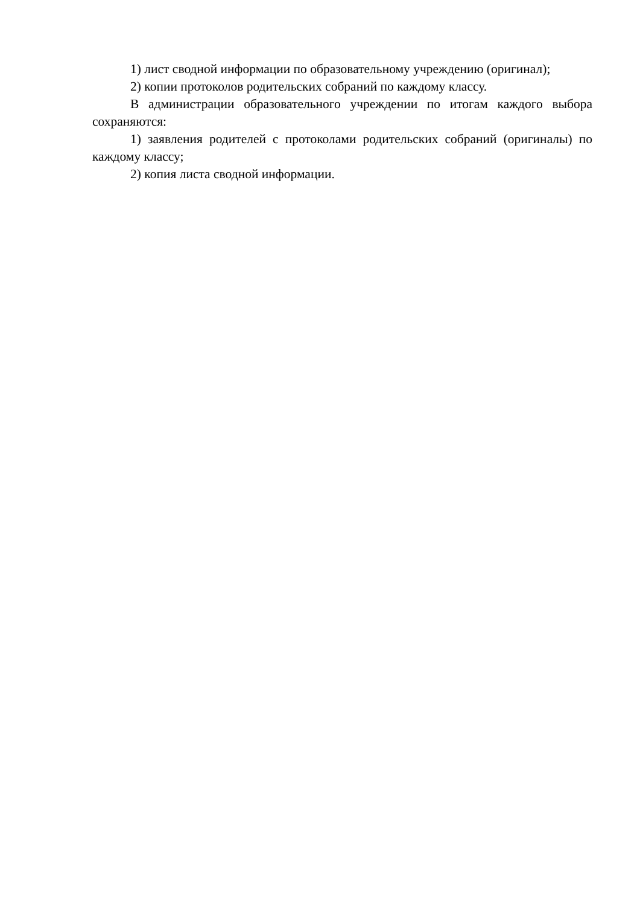1) лист сводной информации по образовательному учреждению (оригинал);
2) копии протоколов родительских собраний по каждому классу.
В администрации образовательного учреждении по итогам каждого выбора сохраняются:
1) заявления родителей с протоколами родительских собраний (оригиналы) по каждому классу;
2) копия листа сводной информации.